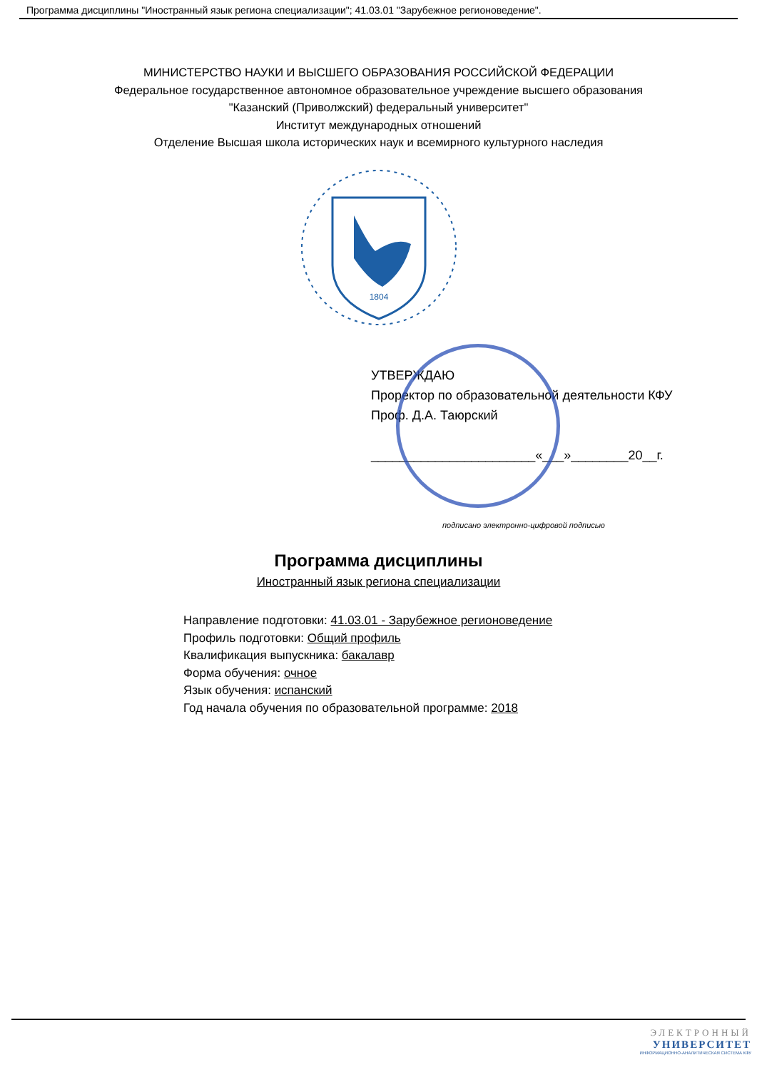Программа дисциплины "Иностранный язык региона специализации"; 41.03.01 "Зарубежное регионоведение".
МИНИСТЕРСТВО НАУКИ И ВЫСШЕГО ОБРАЗОВАНИЯ РОССИЙСКОЙ ФЕДЕРАЦИИ
Федеральное государственное автономное образовательное учреждение высшего образования
"Казанский (Приволжский) федеральный университет"
Институт международных отношений
Отделение Высшая школа исторических наук и всемирного культурного наследия
1804
УТВЕРЖДАЮ
Проректор по образовательной деятельности КФУ
Проф. Д.А. Таюрский
_______________________«___»________20__г.
подписано электронно-цифровой подписью
Программа дисциплины
Иностранный язык региона специализации
Направление подготовки: 41.03.01 - Зарубежное регионоведение
Профиль подготовки: Общий профиль
Квалификация выпускника: бакалавр
Форма обучения: очное
Язык обучения: испанский
Год начала обучения по образовательной программе: 2018
ЭЛЕКТРОННЫЙ
УНИВЕРСИТЕТ
ИНФОРМАЦИОННО-АНАЛИТИЧЕСКАЯ СИСТЕМА КФУ